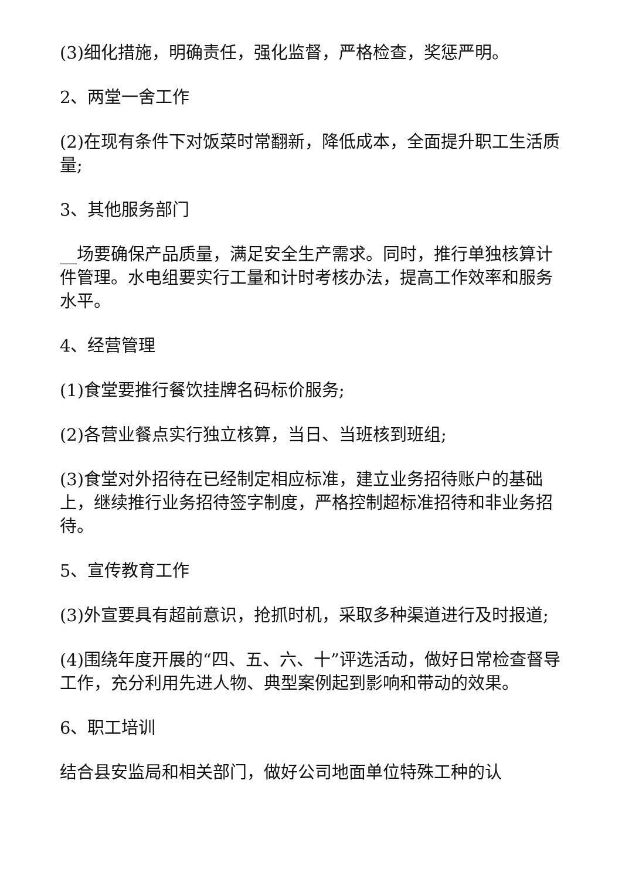(3)细化措施，明确责任，强化监督，严格检查，奖惩严明。
2、两堂一舍工作
(2)在现有条件下对饭菜时常翻新，降低成本，全面提升职工生活质量;
3、其他服务部门
__场要确保产品质量，满足安全生产需求。同时，推行单独核算计件管理。水电组要实行工量和计时考核办法，提高工作效率和服务水平。
4、经营管理
(1)食堂要推行餐饮挂牌名码标价服务;
(2)各营业餐点实行独立核算，当日、当班核到班组;
(3)食堂对外招待在已经制定相应标准，建立业务招待账户的基础上，继续推行业务招待签字制度，严格控制超标准招待和非业务招待。
5、宣传教育工作
(3)外宣要具有超前意识，抢抓时机，采取多种渠道进行及时报道;
(4)围绕年度开展的“四、五、六、十”评选活动，做好日常检查督导工作，充分利用先进人物、典型案例起到影响和带动的效果。
6、职工培训
结合县安监局和相关部门，做好公司地面单位特殊工种的认